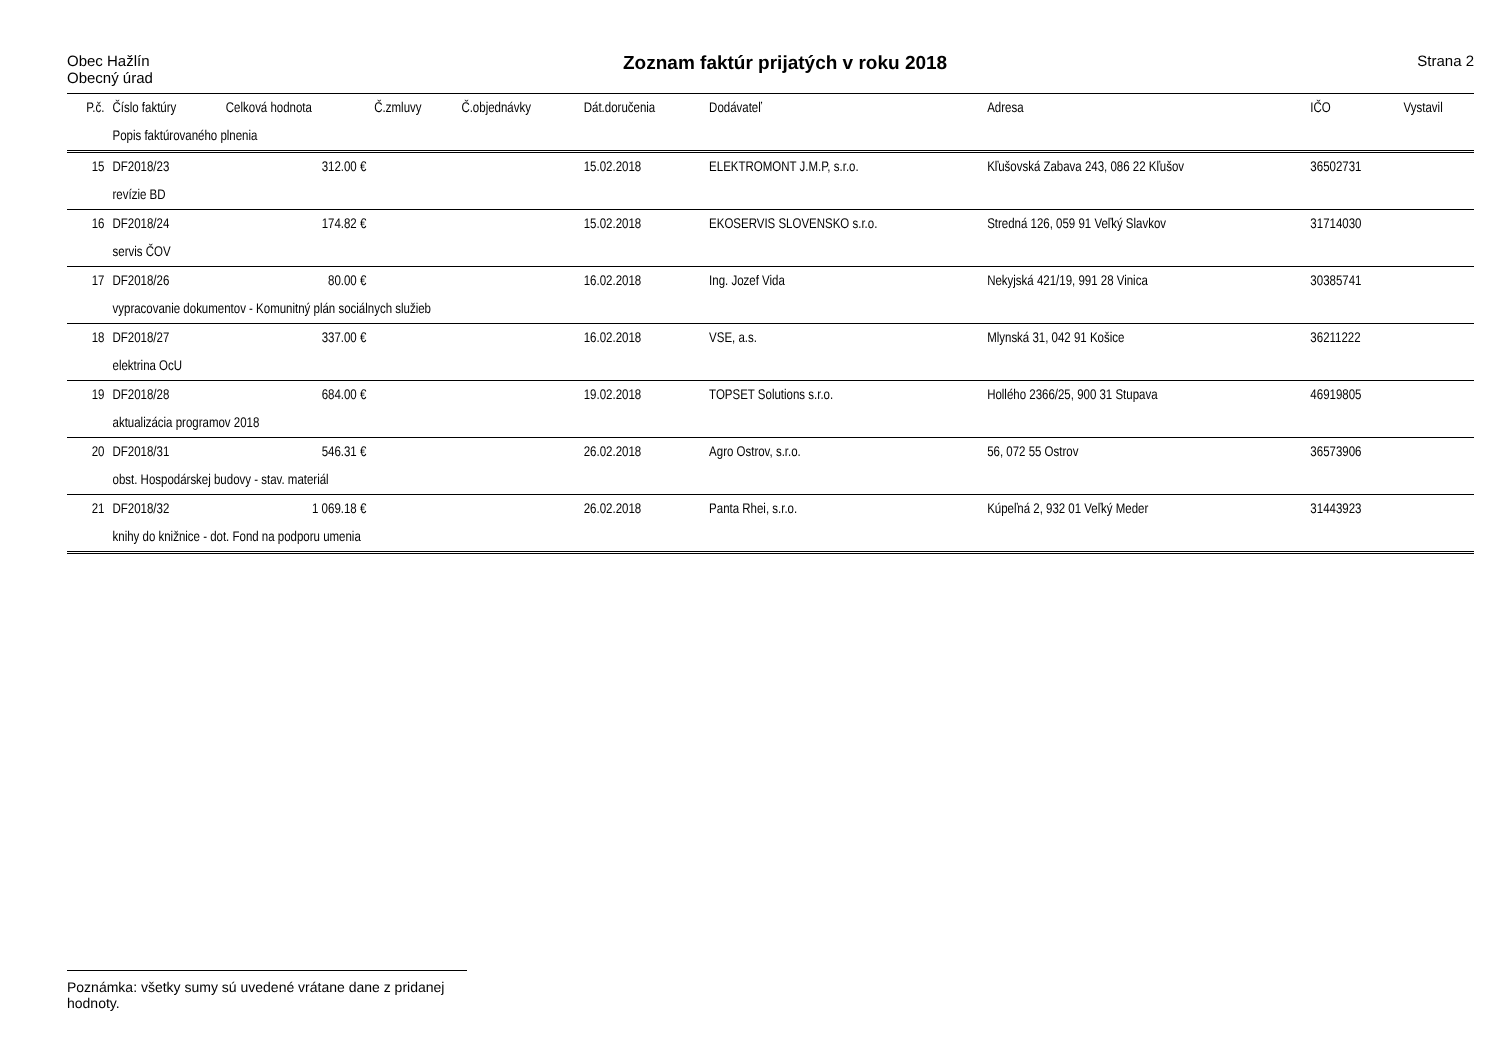Obec Hažlín
Obecný úrad
Zoznam faktúr prijatých v roku 2018
Strana 2
| P.č. | Číslo faktúry | Celková hodnota | Č.zmluvy | Č.objednávky | Dát.doručenia | Dodávateľ | Adresa | IČO | Vystavil |
| --- | --- | --- | --- | --- | --- | --- | --- | --- | --- |
| | Popis faktúrovaného plnenia | | | | | | | | |
| 15 | DF2018/23 | 312.00 € | | | 15.02.2018 | ELEKTROMONT J.M.P, s.r.o. | Kľušovská Zabava 243, 086 22 Kľušov | 36502731 | |
| | revízie BD | | | | | | | | |
| 16 | DF2018/24 | 174.82 € | | | 15.02.2018 | EKOSERVIS SLOVENSKO s.r.o. | Stredná 126, 059 91 Veľký Slavkov | 31714030 | |
| | servis ČOV | | | | | | | | |
| 17 | DF2018/26 | 80.00 € | | | 16.02.2018 | Ing. Jozef Vida | Nekyjská 421/19, 991 28 Vinica | 30385741 | |
| | vypracovanie dokumentov - Komunitný plán sociálnych služieb | | | | | | | | |
| 18 | DF2018/27 | 337.00 € | | | 16.02.2018 | VSE, a.s. | Mlynská 31, 042 91 Košice | 36211222 | |
| | elektrina OcU | | | | | | | | |
| 19 | DF2018/28 | 684.00 € | | | 19.02.2018 | TOPSET Solutions s.r.o. | Hollého 2366/25, 900 31 Stupava | 46919805 | |
| | aktualizácia programov 2018 | | | | | | | | |
| 20 | DF2018/31 | 546.31 € | | | 26.02.2018 | Agro Ostrov, s.r.o. | 56, 072 55 Ostrov | 36573906 | |
| | obst. Hospodárskej budovy - stav. materiál | | | | | | | | |
| 21 | DF2018/32 | 1 069.18 € | | | 26.02.2018 | Panta Rhei, s.r.o. | Kúpeľná 2, 932 01 Veľký Meder | 31443923 | |
| | knihy do knižnice - dot. Fond na podporu umenia | | | | | | | | |
Poznámka: všetky sumy sú uvedené vrátane dane z pridanej hodnoty.